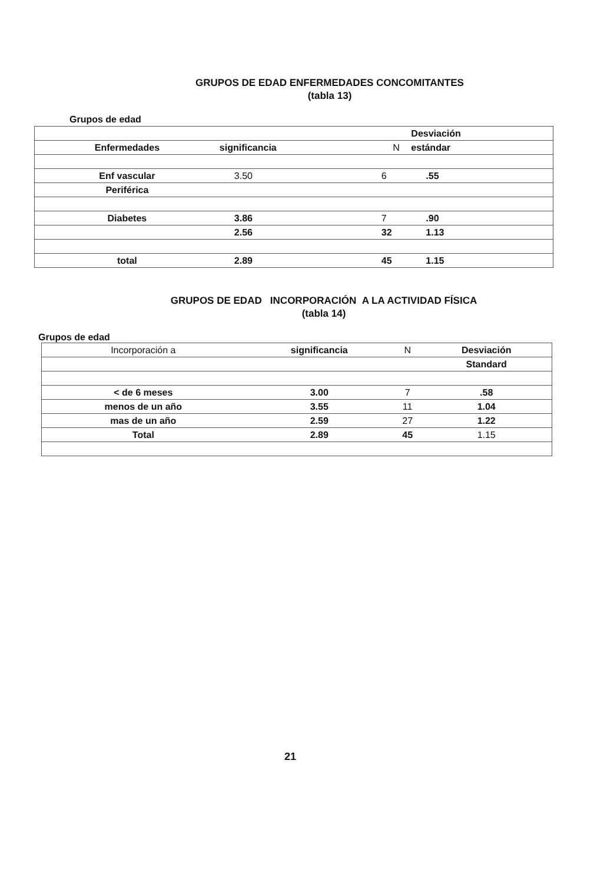GRUPOS DE EDAD ENFERMEDADES CONCOMITANTES
(tabla 13)
Grupos de edad
| | | | Desviación |
| --- | --- | --- | --- |
| Enfermedades | significancia | N | estándar |
| Enf vascular | 3.50 | 6 | .55 |
| Periférica | | | |
| Diabetes | 3.86 | 7 | .90 |
| | 2.56 | 32 | 1.13 |
| total | 2.89 | 45 | 1.15 |
GRUPOS DE EDAD INCORPORACIÓN A LA ACTIVIDAD FÍSICA
(tabla 14)
Grupos de edad
| Incorporación a | significancia | N | Desviación |
| --- | --- | --- | --- |
| | | | Standard |
| < de 6 meses | 3.00 | 7 | .58 |
| menos de un año | 3.55 | 11 | 1.04 |
| mas de un año | 2.59 | 27 | 1.22 |
| Total | 2.89 | 45 | 1.15 |
21